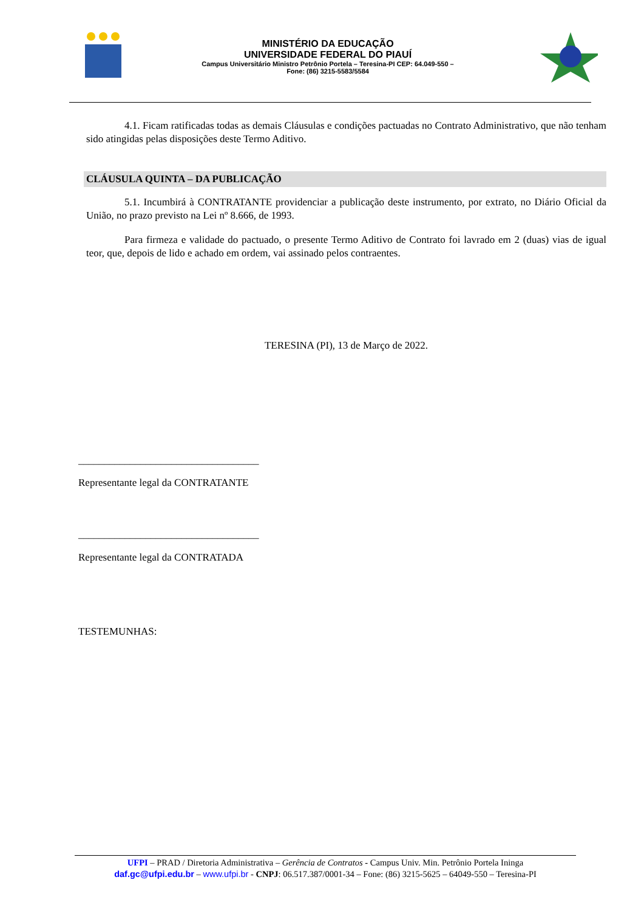MINISTÉRIO DA EDUCAÇÃO
UNIVERSIDADE FEDERAL DO PIAUÍ
Campus Universitário Ministro Petrônio Portela – Teresina-PI CEP: 64.049-550 –
Fone: (86) 3215-5583/5584
4.1. Ficam ratificadas todas as demais Cláusulas e condições pactuadas no Contrato Administrativo, que não tenham sido atingidas pelas disposições deste Termo Aditivo.
CLÁUSULA QUINTA – DA PUBLICAÇÃO
5.1. Incumbirá à CONTRATANTE providenciar a publicação deste instrumento, por extrato, no Diário Oficial da União, no prazo previsto na Lei nº 8.666, de 1993.
Para firmeza e validade do pactuado, o presente Termo Aditivo de Contrato foi lavrado em 2 (duas) vias de igual teor, que, depois de lido e achado em ordem, vai assinado pelos contraentes.
TERESINA (PI), 13 de Março de 2022.
___________________________________
Representante legal da CONTRATANTE
___________________________________
Representante legal da CONTRATADA
TESTEMUNHAS:
UFPI – PRAD / Diretoria Administrativa – Gerência de Contratos - Campus Univ. Min. Petrônio Portela Ininga
daf.gc@ufpi.edu.br – www.ufpi.br - CNPJ: 06.517.387/0001-34 – Fone: (86) 3215-5625 – 64049-550 – Teresina-PI